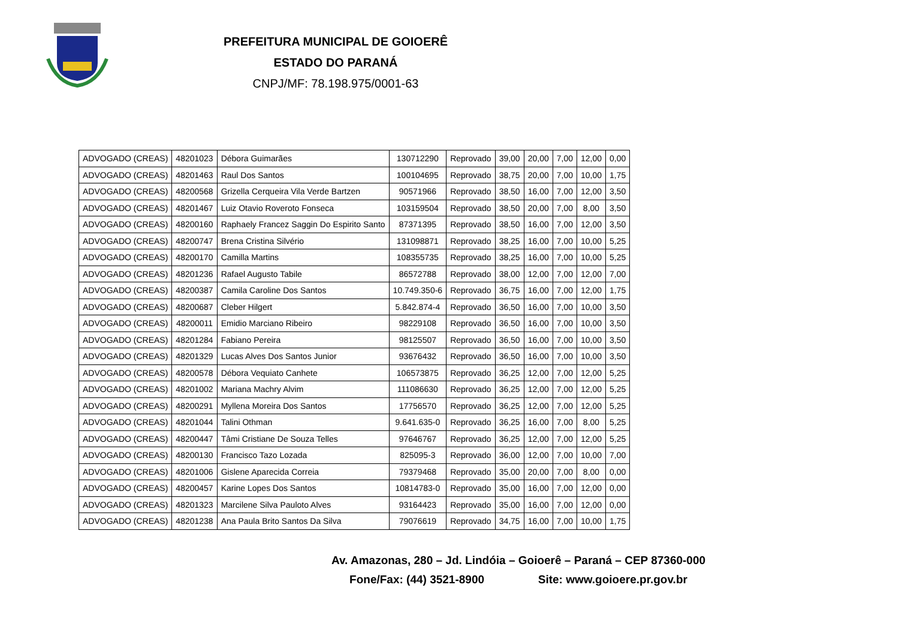PREFEITURA MUNICIPAL DE GOIOERÊ
ESTADO DO PARANÁ
CNPJ/MF: 78.198.975/0001-63
| ADVOGADO (CREAS) | 48201023 | Débora Guimarães | 130712290 | Reprovado | 39,00 | 20,00 | 7,00 | 12,00 | 0,00 |
| ADVOGADO (CREAS) | 48201463 | Raul Dos Santos | 100104695 | Reprovado | 38,75 | 20,00 | 7,00 | 10,00 | 1,75 |
| ADVOGADO (CREAS) | 48200568 | Grizella Cerqueira Vila Verde Bartzen | 90571966 | Reprovado | 38,50 | 16,00 | 7,00 | 12,00 | 3,50 |
| ADVOGADO (CREAS) | 48201467 | Luiz Otavio Roveroto Fonseca | 103159504 | Reprovado | 38,50 | 20,00 | 7,00 | 8,00 | 3,50 |
| ADVOGADO (CREAS) | 48200160 | Raphaely Francez Saggin Do Espirito Santo | 87371395 | Reprovado | 38,50 | 16,00 | 7,00 | 12,00 | 3,50 |
| ADVOGADO (CREAS) | 48200747 | Brena Cristina Silvério | 131098871 | Reprovado | 38,25 | 16,00 | 7,00 | 10,00 | 5,25 |
| ADVOGADO (CREAS) | 48200170 | Camilla Martins | 108355735 | Reprovado | 38,25 | 16,00 | 7,00 | 10,00 | 5,25 |
| ADVOGADO (CREAS) | 48201236 | Rafael Augusto Tabile | 86572788 | Reprovado | 38,00 | 12,00 | 7,00 | 12,00 | 7,00 |
| ADVOGADO (CREAS) | 48200387 | Camila Caroline Dos Santos | 10.749.350-6 | Reprovado | 36,75 | 16,00 | 7,00 | 12,00 | 1,75 |
| ADVOGADO (CREAS) | 48200687 | Cleber Hilgert | 5.842.874-4 | Reprovado | 36,50 | 16,00 | 7,00 | 10,00 | 3,50 |
| ADVOGADO (CREAS) | 48200011 | Emidio Marciano Ribeiro | 98229108 | Reprovado | 36,50 | 16,00 | 7,00 | 10,00 | 3,50 |
| ADVOGADO (CREAS) | 48201284 | Fabiano Pereira | 98125507 | Reprovado | 36,50 | 16,00 | 7,00 | 10,00 | 3,50 |
| ADVOGADO (CREAS) | 48201329 | Lucas Alves Dos Santos Junior | 93676432 | Reprovado | 36,50 | 16,00 | 7,00 | 10,00 | 3,50 |
| ADVOGADO (CREAS) | 48200578 | Débora Vequiato Canhete | 106573875 | Reprovado | 36,25 | 12,00 | 7,00 | 12,00 | 5,25 |
| ADVOGADO (CREAS) | 48201002 | Mariana Machry Alvim | 111086630 | Reprovado | 36,25 | 12,00 | 7,00 | 12,00 | 5,25 |
| ADVOGADO (CREAS) | 48200291 | Myllena Moreira Dos Santos | 17756570 | Reprovado | 36,25 | 12,00 | 7,00 | 12,00 | 5,25 |
| ADVOGADO (CREAS) | 48201044 | Talini Othman | 9.641.635-0 | Reprovado | 36,25 | 16,00 | 7,00 | 8,00 | 5,25 |
| ADVOGADO (CREAS) | 48200447 | Tâmi Cristiane De Souza Telles | 97646767 | Reprovado | 36,25 | 12,00 | 7,00 | 12,00 | 5,25 |
| ADVOGADO (CREAS) | 48200130 | Francisco Tazo Lozada | 825095-3 | Reprovado | 36,00 | 12,00 | 7,00 | 10,00 | 7,00 |
| ADVOGADO (CREAS) | 48201006 | Gislene Aparecida Correia | 79379468 | Reprovado | 35,00 | 20,00 | 7,00 | 8,00 | 0,00 |
| ADVOGADO (CREAS) | 48200457 | Karine Lopes Dos Santos | 10814783-0 | Reprovado | 35,00 | 16,00 | 7,00 | 12,00 | 0,00 |
| ADVOGADO (CREAS) | 48201323 | Marcilene Silva Pauloto Alves | 93164423 | Reprovado | 35,00 | 16,00 | 7,00 | 12,00 | 0,00 |
| ADVOGADO (CREAS) | 48201238 | Ana Paula Brito Santos Da Silva | 79076619 | Reprovado | 34,75 | 16,00 | 7,00 | 10,00 | 1,75 |
Av. Amazonas, 280 – Jd. Lindóia – Goioerê – Paraná – CEP 87360-000
Fone/Fax: (44) 3521-8900 Site: www.goioere.pr.gov.br